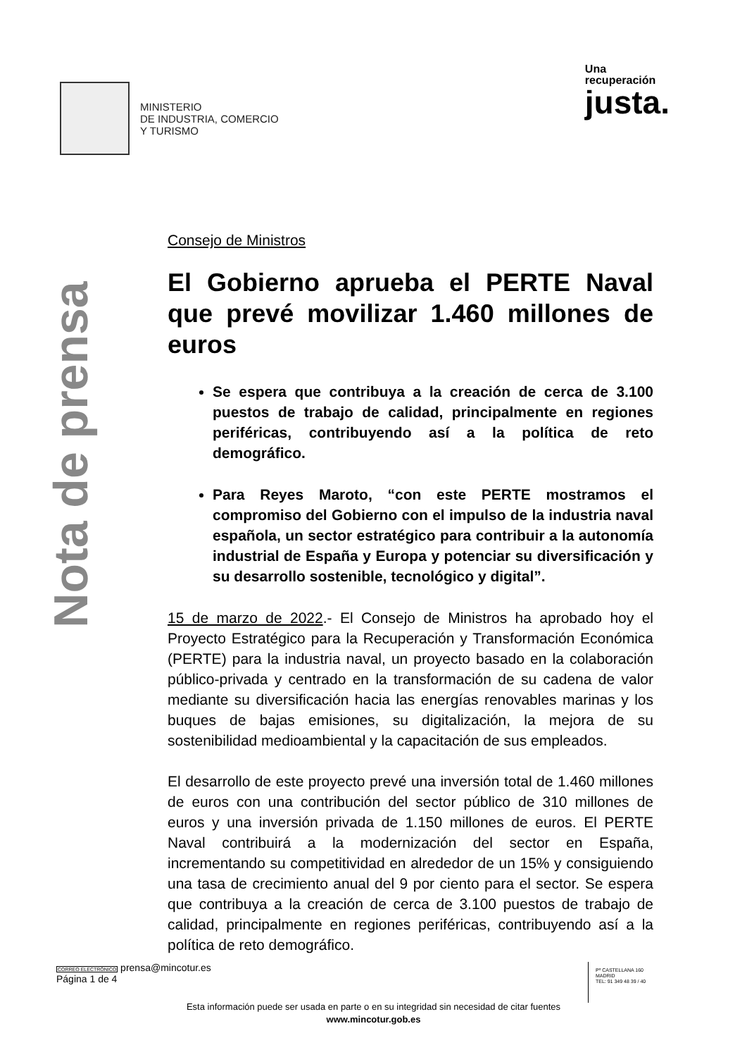MINISTERIO
DE INDUSTRIA, COMERCIO
Y TURISMO
Una
recuperación
justa.
Nota de prensa
Consejo de Ministros
El Gobierno aprueba el PERTE Naval que prevé movilizar 1.460 millones de euros
Se espera que contribuya a la creación de cerca de 3.100 puestos de trabajo de calidad, principalmente en regiones periféricas, contribuyendo así a la política de reto demográfico.
Para Reyes Maroto, “con este PERTE mostramos el compromiso del Gobierno con el impulso de la industria naval española, un sector estratégico para contribuir a la autonomía industrial de España y Europa y potenciar su diversificación y su desarrollo sostenible, tecnológico y digital”.
15 de marzo de 2022.- El Consejo de Ministros ha aprobado hoy el Proyecto Estratégico para la Recuperación y Transformación Económica (PERTE) para la industria naval, un proyecto basado en la colaboración público-privada y centrado en la transformación de su cadena de valor mediante su diversificación hacia las energías renovables marinas y los buques de bajas emisiones, su digitalización, la mejora de su sostenibilidad medioambiental y la capacitación de sus empleados.
El desarrollo de este proyecto prevé una inversión total de 1.460 millones de euros con una contribución del sector público de 310 millones de euros y una inversión privada de 1.150 millones de euros. El PERTE Naval contribuirá a la modernización del sector en España, incrementando su competitividad en alrededor de un 15% y consiguiendo una tasa de crecimiento anual del 9 por ciento para el sector. Se espera que contribuya a la creación de cerca de 3.100 puestos de trabajo de calidad, principalmente en regiones periféricas, contribuyendo así a la política de reto demográfico.
CORREO ELECTRÓNICO prensa@mincotur.es
Página 1 de 4
Pº CASTELLANA 160
MADRID
TEL: 91 349 48 39 / 40
Esta información puede ser usada en parte o en su integridad sin necesidad de citar fuentes
www.mincotur.gob.es